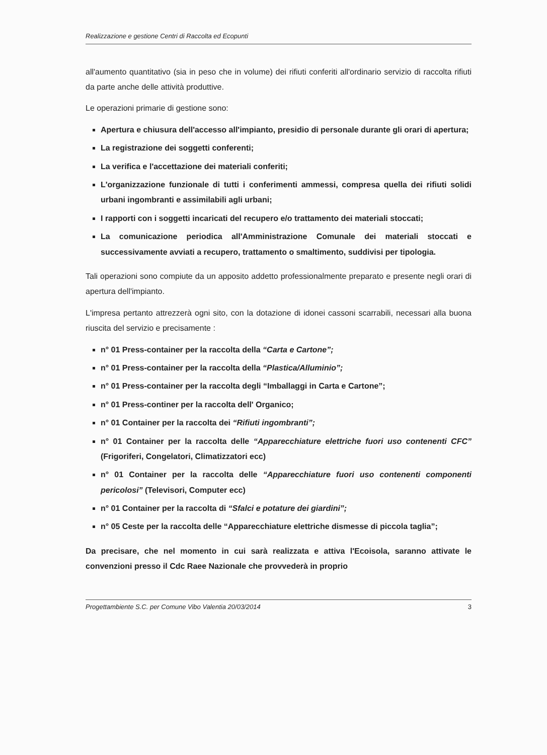Realizzazione e gestione Centri di Raccolta ed Ecopunti
all'aumento quantitativo (sia in peso che in volume) dei rifiuti conferiti all'ordinario servizio di raccolta rifiuti da parte anche delle attività produttive.
Le operazioni primarie di gestione sono:
Apertura e chiusura dell'accesso all'impianto, presidio di personale durante gli orari di apertura;
La registrazione dei soggetti conferenti;
La verifica e l'accettazione dei materiali conferiti;
L'organizzazione funzionale di tutti i conferimenti ammessi, compresa quella dei rifiuti solidi urbani ingombranti e assimilabili agli urbani;
I rapporti con i soggetti incaricati del recupero e/o trattamento dei materiali stoccati;
La comunicazione periodica all'Amministrazione Comunale dei materiali stoccati e successivamente avviati a recupero, trattamento o smaltimento, suddivisi per tipologia.
Tali operazioni sono compiute da un apposito addetto professionalmente preparato e presente negli orari di apertura dell'impianto.
L'impresa pertanto attrezzerà ogni sito, con la dotazione di idonei cassoni scarrabili, necessari alla buona riuscita del servizio e precisamente :
n° 01 Press-container per la raccolta della “Carta e Cartone”;
n° 01 Press-container per la raccolta della “Plastica/Alluminio”;
n° 01 Press-container per la raccolta degli “Imballaggi in Carta e Cartone”;
n° 01 Press-continer per la raccolta dell' Organico;
n° 01 Container per la raccolta dei “Rifiuti ingombranti”;
n° 01 Container per la raccolta delle “Apparecchiature elettriche fuori uso contenenti CFC” (Frigoriferi, Congelatori, Climatizzatori ecc)
n° 01 Container per la raccolta delle “Apparecchiature fuori uso contenenti componenti pericolosi” (Televisori, Computer ecc)
n° 01 Container per la raccolta di “Sfalci e potature dei giardini”;
n° 05 Ceste per la raccolta delle “Apparecchiature elettriche dismesse di piccola taglia”;
Da precisare, che nel momento in cui sarà realizzata e attiva l'Ecoisola, saranno attivate le convenzioni presso il Cdc Raee Nazionale che provvederà in proprio
Progettambiente S.C. per Comune Vibo Valentia 20/03/2014 3